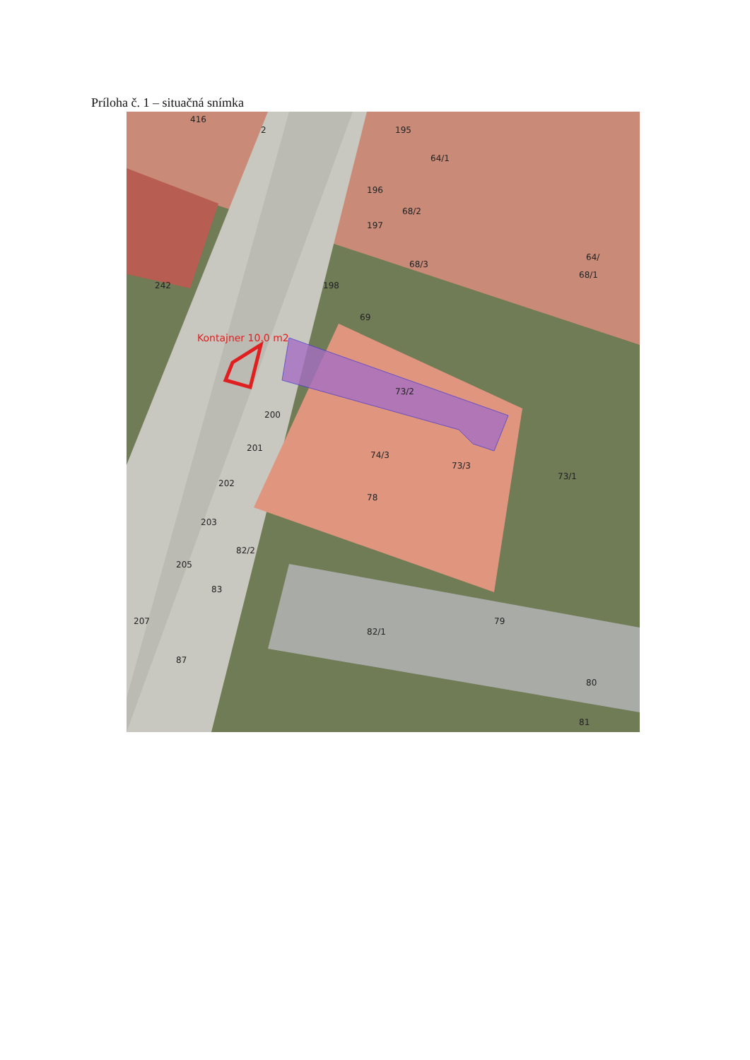Príloha č. 1 – situačná snímka
416
2
195
64/1
196
68/2
197
68/3
64/
68/1
242
198
69
Kontajner 10.0 m2
73/2
200
201
74/3
73/3
73/1
202
78
203
82/2
205
83
207
82/1
79
87
80
81